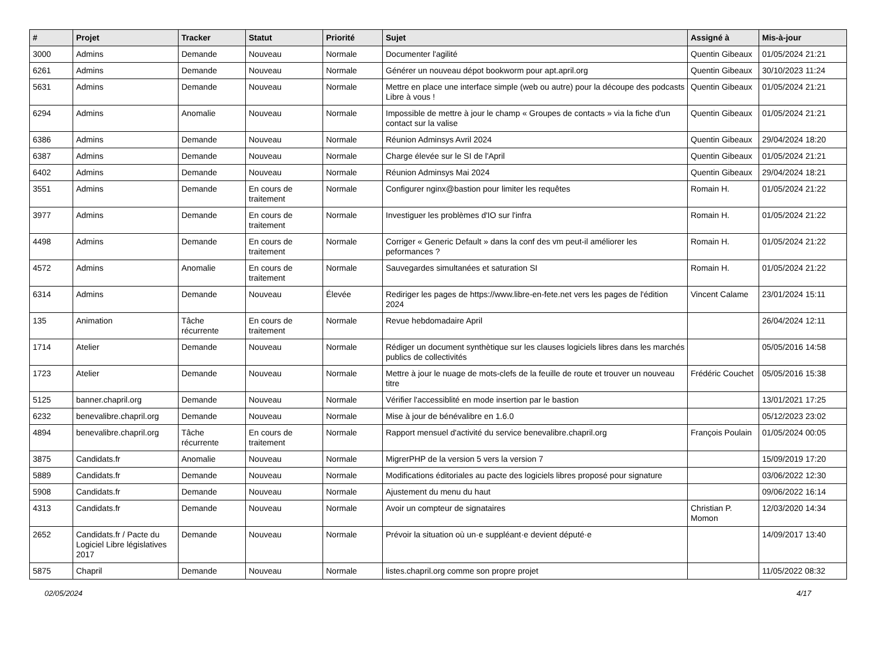| # | Projet | Tracker | Statut | Priorité | Sujet | Assigné à | Mis-à-jour |
| --- | --- | --- | --- | --- | --- | --- | --- |
| 3000 | Admins | Demande | Nouveau | Normale | Documenter l'agilité | Quentin Gibeaux | 01/05/2024 21:21 |
| 6261 | Admins | Demande | Nouveau | Normale | Générer un nouveau dépot bookworm pour apt.april.org | Quentin Gibeaux | 30/10/2023 11:24 |
| 5631 | Admins | Demande | Nouveau | Normale | Mettre en place une interface simple (web ou autre) pour la découpe des podcasts Libre à vous ! | Quentin Gibeaux | 01/05/2024 21:21 |
| 6294 | Admins | Anomalie | Nouveau | Normale | Impossible de mettre à jour le champ « Groupes de contacts » via la fiche d'un contact sur la valise | Quentin Gibeaux | 01/05/2024 21:21 |
| 6386 | Admins | Demande | Nouveau | Normale | Réunion Adminsys Avril 2024 | Quentin Gibeaux | 29/04/2024 18:20 |
| 6387 | Admins | Demande | Nouveau | Normale | Charge élevée sur le SI de l'April | Quentin Gibeaux | 01/05/2024 21:21 |
| 6402 | Admins | Demande | Nouveau | Normale | Réunion Adminsys Mai 2024 | Quentin Gibeaux | 29/04/2024 18:21 |
| 3551 | Admins | Demande | En cours de traitement | Normale | Configurer nginx@bastion pour limiter les requêtes | Romain H. | 01/05/2024 21:22 |
| 3977 | Admins | Demande | En cours de traitement | Normale | Investiguer les problèmes d'IO sur l'infra | Romain H. | 01/05/2024 21:22 |
| 4498 | Admins | Demande | En cours de traitement | Normale | Corriger « Generic Default » dans la conf des vm peut-il améliorer les peformances ? | Romain H. | 01/05/2024 21:22 |
| 4572 | Admins | Anomalie | En cours de traitement | Normale | Sauvegardes simultanées et saturation SI | Romain H. | 01/05/2024 21:22 |
| 6314 | Admins | Demande | Nouveau | Élevée | Rediriger les pages de https://www.libre-en-fete.net vers les pages de l'édition 2024 | Vincent Calame | 23/01/2024 15:11 |
| 135 | Animation | Tâche récurrente | En cours de traitement | Normale | Revue hebdomadaire April | | 26/04/2024 12:11 |
| 1714 | Atelier | Demande | Nouveau | Normale | Rédiger un document synthètique sur les clauses logiciels libres dans les marchés publics de collectivités | | 05/05/2016 14:58 |
| 1723 | Atelier | Demande | Nouveau | Normale | Mettre à jour le nuage de mots-clefs de la feuille de route et trouver un nouveau titre | Frédéric Couchet | 05/05/2016 15:38 |
| 5125 | banner.chapril.org | Demande | Nouveau | Normale | Vérifier l'accessiblité en mode insertion par le bastion | | 13/01/2021 17:25 |
| 6232 | benevalibre.chapril.org | Demande | Nouveau | Normale | Mise à jour de bénévalibre en 1.6.0 | | 05/12/2023 23:02 |
| 4894 | benevalibre.chapril.org | Tâche récurrente | En cours de traitement | Normale | Rapport mensuel d'activité du service benevalibre.chapril.org | François Poulain | 01/05/2024 00:05 |
| 3875 | Candidats.fr | Anomalie | Nouveau | Normale | MigrerPHP de la version 5 vers la version 7 | | 15/09/2019 17:20 |
| 5889 | Candidats.fr | Demande | Nouveau | Normale | Modifications éditoriales au pacte des logiciels libres proposé pour signature | | 03/06/2022 12:30 |
| 5908 | Candidats.fr | Demande | Nouveau | Normale | Ajustement du menu du haut | | 09/06/2022 16:14 |
| 4313 | Candidats.fr | Demande | Nouveau | Normale | Avoir un compteur de signataires | Christian P. Momon | 12/03/2020 14:34 |
| 2652 | Candidats.fr / Pacte du Logiciel Libre législatives 2017 | Demande | Nouveau | Normale | Prévoir la situation où un·e suppléant·e devient député·e | | 14/09/2017 13:40 |
| 5875 | Chapril | Demande | Nouveau | Normale | listes.chapril.org comme son propre projet | | 11/05/2022 08:32 |
02/05/2024 4/17